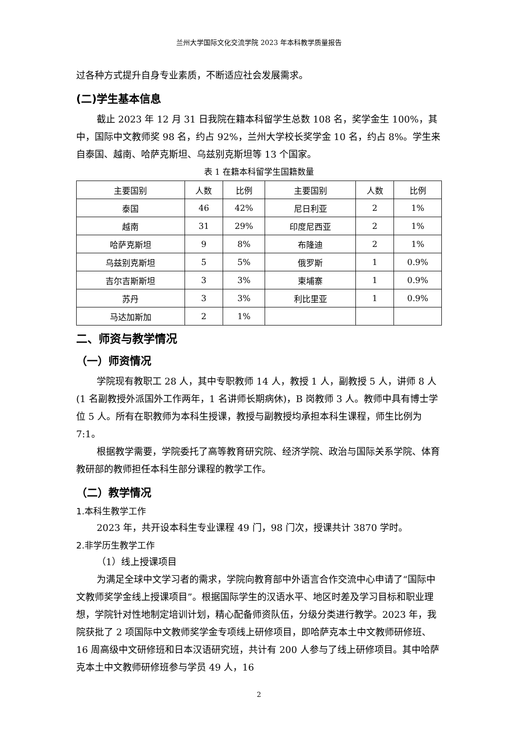兰州大学国际文化交流学院 2023 年本科教学质量报告
过各种方式提升自身专业素质，不断适应社会发展需求。
(二)学生基本信息
截止 2023 年 12 月 31 日我院在籍本科留学生总数 108 名，奖学金生 100%，其中，国际中文教师奖 98 名，约占 92%，兰州大学校长奖学金 10 名，约占 8%。学生来自泰国、越南、哈萨克斯坦、乌兹别克斯坦等 13 个国家。
表 1 在籍本科留学生国籍数量
| 主要国别 | 人数 | 比例 | 主要国别 | 人数 | 比例 |
| --- | --- | --- | --- | --- | --- |
| 泰国 | 46 | 42% | 尼日利亚 | 2 | 1% |
| 越南 | 31 | 29% | 印度尼西亚 | 2 | 1% |
| 哈萨克斯坦 | 9 | 8% | 布隆迪 | 2 | 1% |
| 乌兹别克斯坦 | 5 | 5% | 俄罗斯 | 1 | 0.9% |
| 吉尔吉斯斯坦 | 3 | 3% | 柬埔寨 | 1 | 0.9% |
| 苏丹 | 3 | 3% | 利比里亚 | 1 | 0.9% |
| 马达加斯加 | 2 | 1% | | | |
二、师资与教学情况
（一）师资情况
学院现有教职工 28 人，其中专职教师 14 人，教授 1 人，副教授 5 人，讲师 8 人(1 名副教授外派国外工作两年，1 名讲师长期病休)，B 岗教师 3 人。教师中具有博士学位 5 人。所有在职教师为本科生授课，教授与副教授均承担本科生课程，师生比例为 7:1。
根据教学需要，学院委托了高等教育研究院、经济学院、政治与国际关系学院、体育教研部的教师担任本科生部分课程的教学工作。
（二）教学情况
1.本科生教学工作
2023 年，共开设本科生专业课程 49 门，98 门次，授课共计 3870 学时。
2.非学历生教学工作
（1）线上授课项目
为满足全球中文学习者的需求，学院向教育部中外语言合作交流中心申请了“国际中文教师奖学金线上授课项目”。根据国际学生的汉语水平、地区时差及学习目标和职业理想，学院针对性地制定培训计划，精心配备师资队伍，分级分类进行教学。2023 年，我院获批了 2 项国际中文教师奖学金专项线上研修项目，即哈萨克本土中文教师研修班、16 周高级中文研修班和日本汉语研究班，共计有 200 人参与了线上研修项目。其中哈萨克本土中文教师研修班参与学员 49 人，16
2